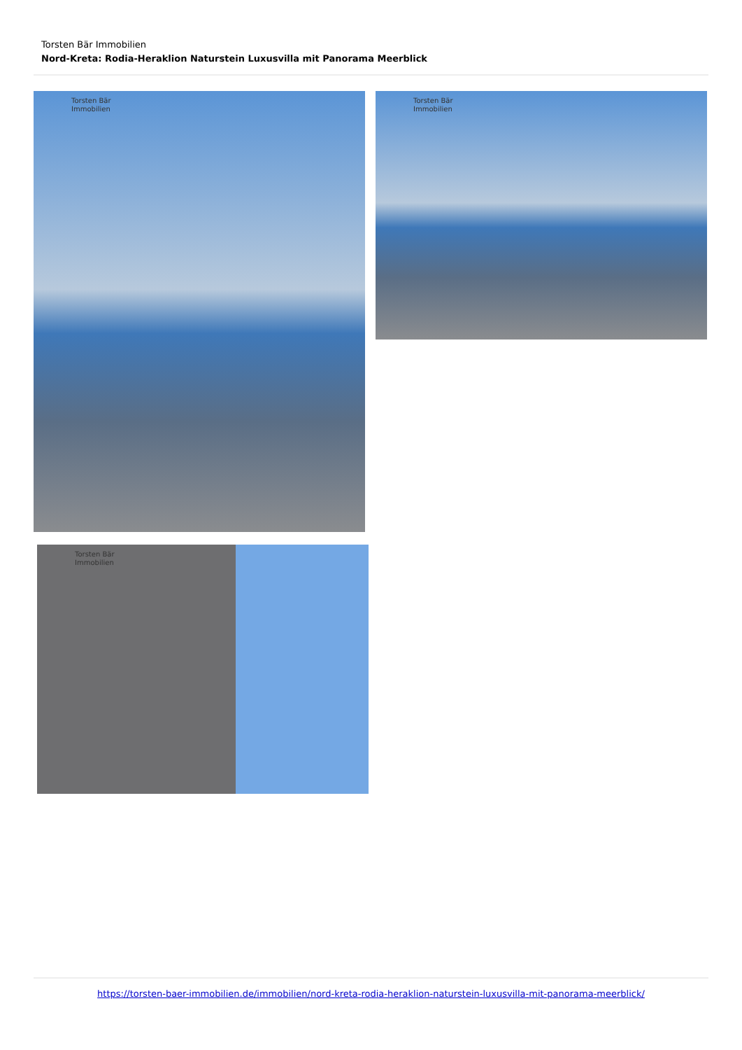Torsten Bär Immobilien
Nord-Kreta: Rodia-Heraklion Naturstein Luxusvilla mit Panorama Meerblick
Torsten Bär
Immobilien
Torsten Bär
Immobilien
Torsten Bär
Immobilien
https://torsten-baer-immobilien.de/immobilien/nord-kreta-rodia-heraklion-naturstein-luxusvilla-mit-panorama-meerblick/